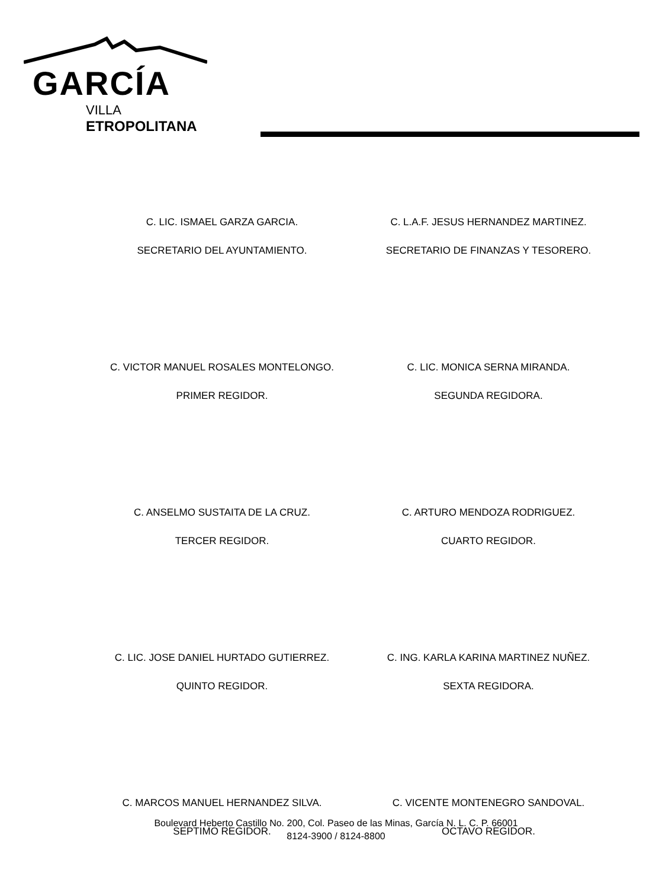GARCÍA
VILLA
ETROPOLITANA
C. LIC. ISMAEL GARZA GARCIA.
SECRETARIO DEL AYUNTAMIENTO.
C. L.A.F. JESUS HERNANDEZ MARTINEZ.
SECRETARIO DE FINANZAS Y TESORERO.
C. VICTOR MANUEL ROSALES MONTELONGO.
PRIMER REGIDOR.
C. LIC. MONICA SERNA MIRANDA.
SEGUNDA REGIDORA.
C. ANSELMO SUSTAITA DE LA CRUZ.
TERCER REGIDOR.
C. ARTURO MENDOZA RODRIGUEZ.
CUARTO REGIDOR.
C. LIC. JOSE DANIEL HURTADO GUTIERREZ.
QUINTO REGIDOR.
C. ING. KARLA KARINA MARTINEZ NUÑEZ.
SEXTA REGIDORA.
C. MARCOS MANUEL HERNANDEZ SILVA.
SEPTIMO REGIDOR.
C. VICENTE MONTENEGRO SANDOVAL.
OCTAVO REGIDOR.
Boulevard Heberto Castillo No. 200, Col. Paseo de las Minas, García N. L. C. P. 66001
8124-3900 / 8124-8800